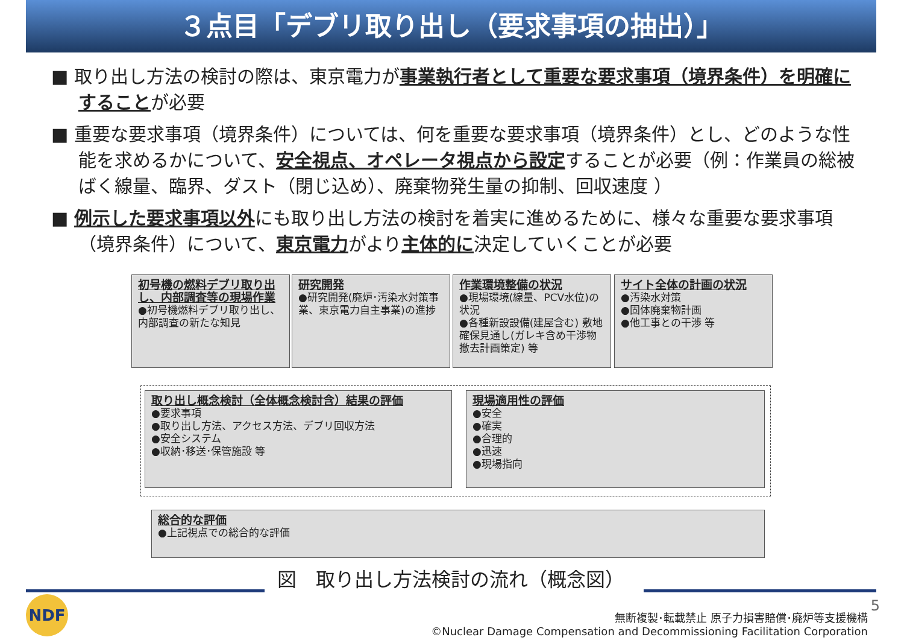３点目「デブリ取り出し（要求事項の抽出）」
■ 取り出し方法の検討の際は、東京電力が事業執行者として重要な要求事項（境界条件）を明確にすることが必要
■ 重要な要求事項（境界条件）については、何を重要な要求事項（境界条件）とし、どのような性能を求めるかについて、安全視点、オペレータ視点から設定することが必要（例：作業員の総被ばく線量、臨界、ダスト（閉じ込め）、廃棄物発生量の抑制、回収速度 ）
■ 例示した要求事項以外にも取り出し方法の検討を着実に進めるために、様々な重要な要求事項（境界条件）について、東京電力がより主体的に決定していくことが必要
初号機の燃料デブリ取り出し、内部調査等の現場作業
●初号機燃料デブリ取り出し、内部調査の新たな知見
研究開発
●研究開発(廃炉･汚染水対策事業、東京電力自主事業)の進捗
作業環境整備の状況
●現場環境(線量、PCV水位)の状況
●各種新設設備(建屋含む) 敷地確保見通し(ガレキ含め干渉物撤去計画策定) 等
サイト全体の計画の状況
●汚染水対策
●固体廃棄物計画
●他工事との干渉 等
取り出し概念検討（全体概念検討含）結果の評価
●要求事項
●取り出し方法、アクセス方法、デブリ回収方法
●安全システム
●収納･移送･保管施設 等
現場適用性の評価
●安全
●確実
●合理的
●迅速
●現場指向
総合的な評価
●上記視点での総合的な評価
図　取り出し方法検討の流れ（概念図）
NDF 5
無断複製･転載禁止 原子力損害賠償･廃炉等支援機構
©Nuclear Damage Compensation and Decommissioning Facilitation Corporation